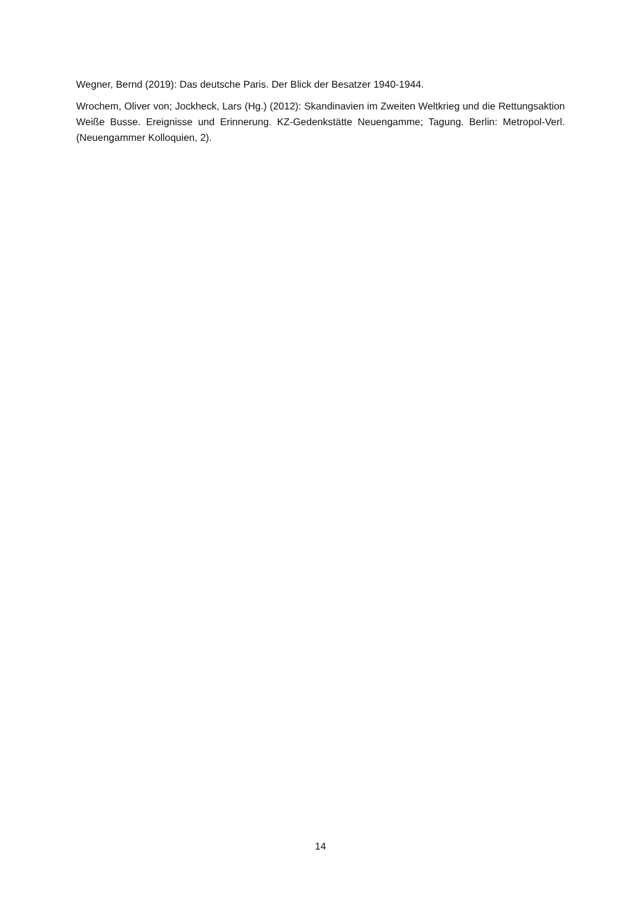Wegner, Bernd (2019): Das deutsche Paris. Der Blick der Besatzer 1940-1944.
Wrochem, Oliver von; Jockheck, Lars (Hg.) (2012): Skandinavien im Zweiten Weltkrieg und die Rettungsaktion Weiße Busse. Ereignisse und Erinnerung. KZ-Gedenkstätte Neuengamme; Tagung. Berlin: Metropol-Verl. (Neuengammer Kolloquien, 2).
14